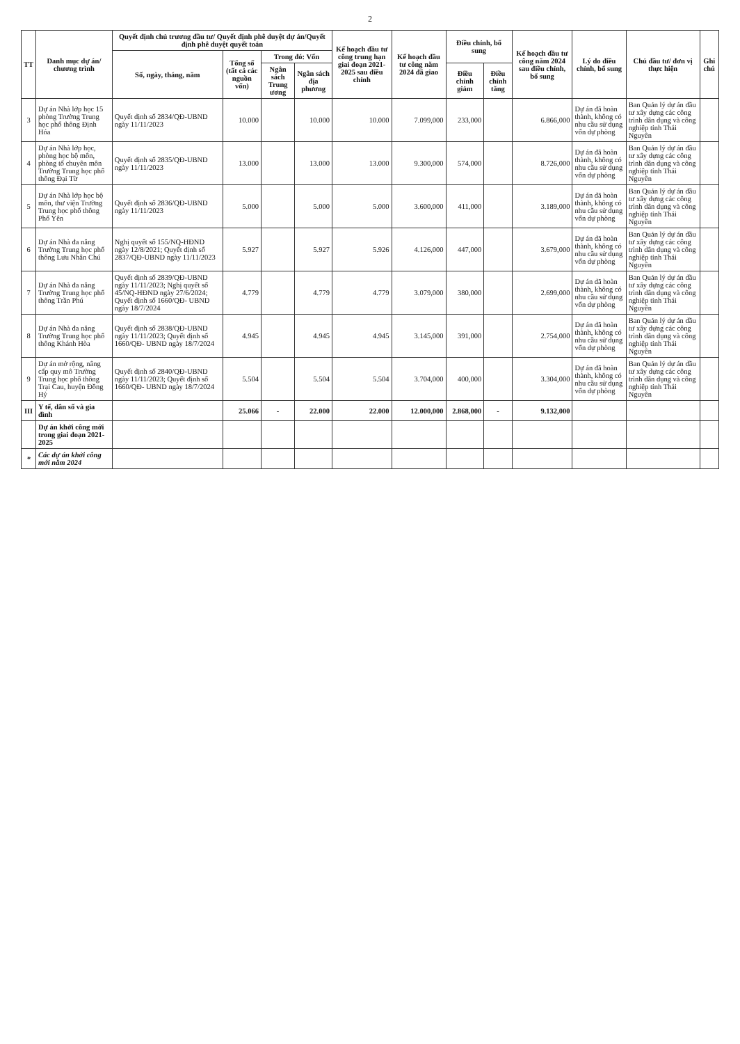2
| TT | Danh mục dự án/ chương trình | Quyết định chủ trương đầu tư/ Quyết định phê duyệt dự án/Quyết định phê duyệt quyết toán | | | | Kế hoạch đầu tư công trung hạn giai đoạn 2021-2025 sau điều chỉnh | Kế hoạch đầu tư công năm 2024 đã giao | Điều chỉnh, bổ sung | | Kế hoạch đầu tư công năm 2024 sau điều chỉnh, bổ sung | Lý do điều chỉnh, bổ sung | Chủ đầu tư/ đơn vị thực hiện | Ghi chú |
| --- | --- | --- | --- | --- | --- | --- | --- | --- | --- | --- | --- | --- | --- |
| | | Số, ngày, tháng, năm | Tổng số (tất cả các nguồn vốn) | Trong đó: Vốn | | | | | | | | | |
| | | | | Ngân sách Trung ương | Ngân sách địa phương | | | Điều chỉnh giảm | Điều chỉnh tăng | | | | |
| 3 | Dự án Nhà lớp học 15 phòng Trường Trung học phổ thông Định Hóa | Quyết định số 2834/QĐ-UBND ngày 11/11/2023 | 10.000 | | 10.000 | 10.000 | 7.099,000 | 233,000 | | 6.866,000 | Dự án đã hoàn thành, không có nhu cầu sử dụng vốn dự phòng | Ban Quản lý dự án đầu tư xây dựng các công trình dân dụng và công nghiệp tỉnh Thái Nguyên | |
| 4 | Dự án Nhà lớp học, phòng học bộ môn, phòng tổ chuyên môn Trường Trung học phổ thông Đại Từ | Quyết định số 2835/QĐ-UBND ngày 11/11/2023 | 13.000 | | 13.000 | 13.000 | 9.300,000 | 574,000 | | 8.726,000 | Dự án đã hoàn thành, không có nhu cầu sử dụng vốn dự phòng | Ban Quản lý dự án đầu tư xây dựng các công trình dân dụng và công nghiệp tỉnh Thái Nguyên | |
| 5 | Dự án Nhà lớp học bộ môn, thư viện Trường Trung học phổ thông Phổ Yên | Quyết định số 2836/QĐ-UBND ngày 11/11/2023 | 5.000 | | 5.000 | 5.000 | 3.600,000 | 411,000 | | 3.189,000 | Dự án đã hoàn thành, không có nhu cầu sử dụng vốn dự phòng | Ban Quản lý dự án đầu tư xây dựng các công trình dân dụng và công nghiệp tỉnh Thái Nguyên | |
| 6 | Dự án Nhà đa năng Trường Trung học phổ thông Lưu Nhân Chú | Nghị quyết số 155/NQ-HĐND ngày 12/8/2021; Quyết định số 2837/QĐ-UBND ngày 11/11/2023 | 5.927 | | 5.927 | 5.926 | 4.126,000 | 447,000 | | 3.679,000 | Dự án đã hoàn thành, không có nhu cầu sử dụng vốn dự phòng | Ban Quản lý dự án đầu tư xây dựng các công trình dân dụng và công nghiệp tỉnh Thái Nguyên | |
| 7 | Dự án Nhà đa năng Trường Trung học phổ thông Trần Phú | Quyết định số 2839/QĐ-UBND ngày 11/11/2023; Nghị quyết số 45/NQ-HĐND ngày 27/6/2024; Quyết định số 1660/QĐ- UBND ngày 18/7/2024 | 4.779 | | 4.779 | 4.779 | 3.079,000 | 380,000 | | 2.699,000 | Dự án đã hoàn thành, không có nhu cầu sử dụng vốn dự phòng | Ban Quản lý dự án đầu tư xây dựng các công trình dân dụng và công nghiệp tỉnh Thái Nguyên | |
| 8 | Dự án Nhà đa năng Trường Trung học phổ thông Khánh Hòa | Quyết định số 2838/QĐ-UBND ngày 11/11/2023; Quyết định số 1660/QĐ- UBND ngày 18/7/2024 | 4.945 | | 4.945 | 4.945 | 3.145,000 | 391,000 | | 2.754,000 | Dự án đã hoàn thành, không có nhu cầu sử dụng vốn dự phòng | Ban Quản lý dự án đầu tư xây dựng các công trình dân dụng và công nghiệp tỉnh Thái Nguyên | |
| 9 | Dự án mở rộng, nâng cấp quy mô Trường Trung học phổ thông Trại Cau, huyện Đồng Hỷ | Quyết định số 2840/QĐ-UBND ngày 11/11/2023; Quyết định số 1660/QĐ- UBND ngày 18/7/2024 | 5.504 | | 5.504 | 5.504 | 3.704,000 | 400,000 | | 3.304,000 | Dự án đã hoàn thành, không có nhu cầu sử dụng vốn dự phòng | Ban Quản lý dự án đầu tư xây dựng các công trình dân dụng và công nghiệp tỉnh Thái Nguyên | |
| III | Y tế, dân số và gia đình | | 25.066 | - | 22.000 | 22.000 | 12.000,000 | 2.868,000 | - | 9.132,000 | | | |
| | Dự án khởi công mới trong giai đoạn 2021-2025 | | | | | | | | | | | | |
| * | Các dự án khởi công mới năm 2024 | | | | | | | | | | | | |